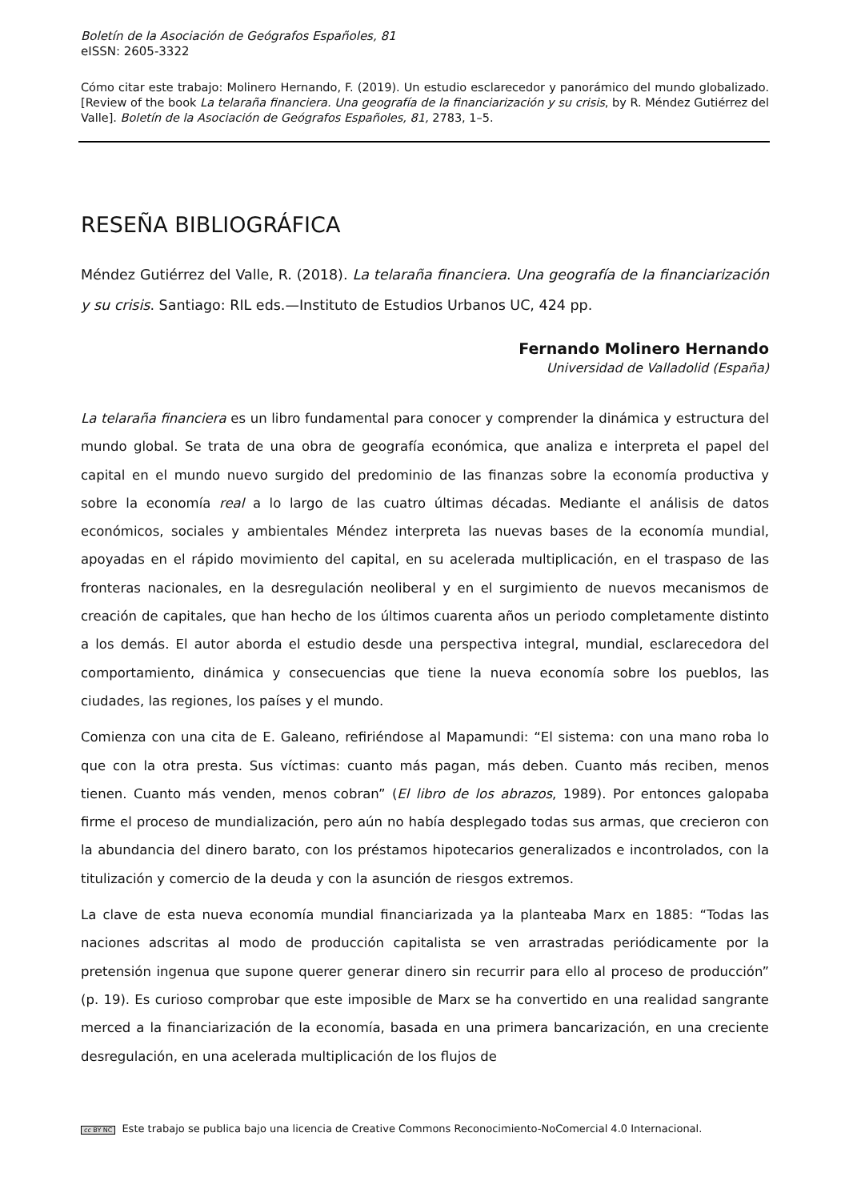Boletín de la Asociación de Geógrafos Españoles, 81
eISSN: 2605-3322
Cómo citar este trabajo: Molinero Hernando, F. (2019). Un estudio esclarecedor y panorámico del mundo globalizado. [Review of the book La telaraña financiera. Una geografía de la financiarización y su crisis, by R. Méndez Gutiérrez del Valle]. Boletín de la Asociación de Geógrafos Españoles, 81, 2783, 1–5.
RESEÑA BIBLIOGRÁFICA
Méndez Gutiérrez del Valle, R. (2018). La telaraña financiera. Una geografía de la financiarización y su crisis. Santiago: RIL eds.—Instituto de Estudios Urbanos UC, 424 pp.
Fernando Molinero Hernando
Universidad de Valladolid (España)
La telaraña financiera es un libro fundamental para conocer y comprender la dinámica y estructura del mundo global. Se trata de una obra de geografía económica, que analiza e interpreta el papel del capital en el mundo nuevo surgido del predominio de las finanzas sobre la economía productiva y sobre la economía real a lo largo de las cuatro últimas décadas. Mediante el análisis de datos económicos, sociales y ambientales Méndez interpreta las nuevas bases de la economía mundial, apoyadas en el rápido movimiento del capital, en su acelerada multiplicación, en el traspaso de las fronteras nacionales, en la desregulación neoliberal y en el surgimiento de nuevos mecanismos de creación de capitales, que han hecho de los últimos cuarenta años un periodo completamente distinto a los demás. El autor aborda el estudio desde una perspectiva integral, mundial, esclarecedora del comportamiento, dinámica y consecuencias que tiene la nueva economía sobre los pueblos, las ciudades, las regiones, los países y el mundo.
Comienza con una cita de E. Galeano, refiriéndose al Mapamundi: “El sistema: con una mano roba lo que con la otra presta. Sus víctimas: cuanto más pagan, más deben. Cuanto más reciben, menos tienen. Cuanto más venden, menos cobran” (El libro de los abrazos, 1989). Por entonces galopaba firme el proceso de mundialización, pero aún no había desplegado todas sus armas, que crecieron con la abundancia del dinero barato, con los préstamos hipotecarios generalizados e incontrolados, con la titulización y comercio de la deuda y con la asunción de riesgos extremos.
La clave de esta nueva economía mundial financiarizada ya la planteaba Marx en 1885: “Todas las naciones adscritas al modo de producción capitalista se ven arrastradas periódicamente por la pretensión ingenua que supone querer generar dinero sin recurrir para ello al proceso de producción” (p. 19). Es curioso comprobar que este imposible de Marx se ha convertido en una realidad sangrante merced a la financiarización de la economía, basada en una primera bancarización, en una creciente desregulación, en una acelerada multiplicación de los flujos de
cc BY NC Este trabajo se publica bajo una licencia de Creative Commons Reconocimiento-NoComercial 4.0 Internacional.